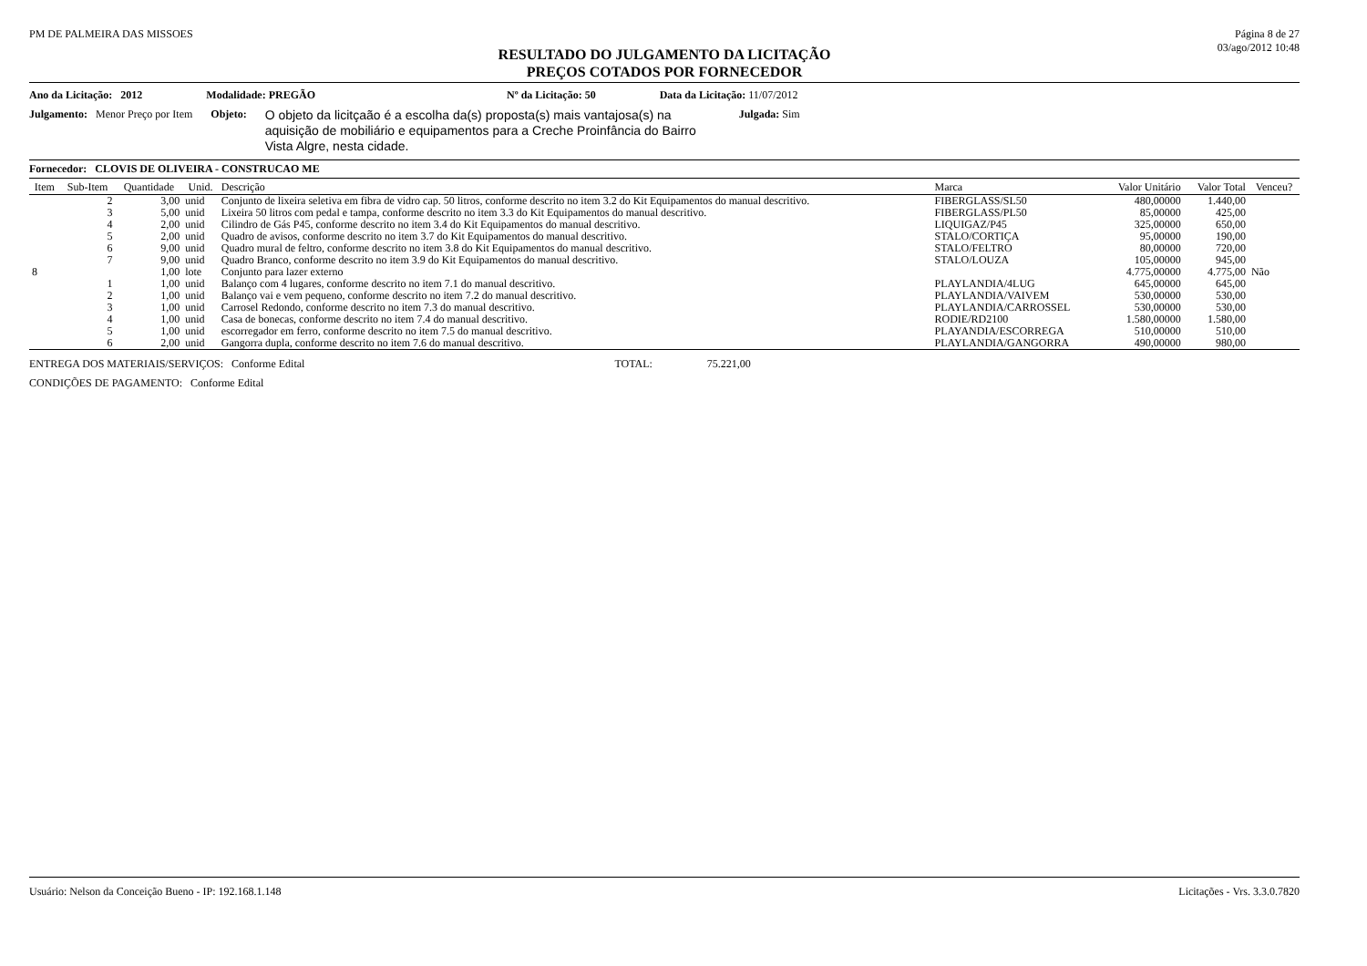PM DE PALMEIRA DAS MISSOES Página 8 de 27
03/ago/2012 10:48
RESULTADO DO JULGAMENTO DA LICITAÇÃO
PREÇOS COTADOS POR FORNECEDOR
Ano da Licitação: 2012 Modalidade: PREGÃO Nº da Licitação: 50 Data da Licitação: 11/07/2012
Julgamento: Menor Preço por Item Objeto: O objeto da licitçaão é a escolha da(s) proposta(s) mais vantajosa(s) na aquisição de mobiliário e equipamentos para a Creche Proinfância do Bairro Vista Algre, nesta cidade. Julgada: Sim
Fornecedor: CLOVIS DE OLIVEIRA - CONSTRUCAO ME
| Item | Sub-Item | Quantidade | Unid. | Descrição | Marca | Valor Unitário | Valor Total | Venceu? |
| --- | --- | --- | --- | --- | --- | --- | --- | --- |
| | 2 | 3,00 | unid | Conjunto de lixeira seletiva em fibra de vidro cap. 50 litros, conforme descrito no item 3.2 do Kit Equipamentos do manual descritivo. | FIBERGLASS/SL50 | 480,00000 | 1.440,00 | |
| | 3 | 5,00 | unid | Lixeira 50 litros com pedal e tampa, conforme descrito no item 3.3 do Kit Equipamentos do manual descritivo. | FIBERGLASS/PL50 | 85,00000 | 425,00 | |
| | 4 | 2,00 | unid | Cilindro de Gás P45, conforme descrito no item 3.4 do Kit Equipamentos do manual descritivo. | LIQUIGAZ/P45 | 325,00000 | 650,00 | |
| | 5 | 2,00 | unid | Quadro de avisos, conforme descrito no item 3.7 do Kit Equipamentos do manual descritivo. | STALO/CORTIÇA | 95,00000 | 190,00 | |
| | 6 | 9,00 | unid | Quadro mural de feltro, conforme descrito no item 3.8 do Kit Equipamentos do manual descritivo. | STALO/FELTRO | 80,00000 | 720,00 | |
| | 7 | 9,00 | unid | Quadro Branco, conforme descrito no item 3.9 do Kit Equipamentos do manual descritivo. | STALO/LOUZA | 105,00000 | 945,00 | |
| 8 | | 1,00 | lote | Conjunto para lazer externo | | 4.775,00000 | 4.775,00 | Não |
| | 1 | 1,00 | unid | Balanço com 4 lugares, conforme descrito no item 7.1 do manual descritivo. | PLAYLANDIA/4LUG | 645,00000 | 645,00 | |
| | 2 | 1,00 | unid | Balanço vai e vem pequeno, conforme descrito no item 7.2 do manual descritivo. | PLAYLANDIA/VAIVEM | 530,00000 | 530,00 | |
| | 3 | 1,00 | unid | Carrosel Redondo, conforme descrito no item 7.3 do manual descritivo. | PLAYLANDIA/CARROSSEL | 530,00000 | 530,00 | |
| | 4 | 1,00 | unid | Casa de bonecas, conforme descrito no item 7.4 do manual descritivo. | RODIE/RD2100 | 1.580,00000 | 1.580,00 | |
| | 5 | 1,00 | unid | escorregador em ferro, conforme descrito no item 7.5 do manual descritivo. | PLAYANDIA/ESCORREGA | 510,00000 | 510,00 | |
| | 6 | 2,00 | unid | Gangorra dupla, conforme descrito no item 7.6 do manual descritivo. | PLAYLANDIA/GANGORRA | 490,00000 | 980,00 | |
ENTREGA DOS MATERIAIS/SERVIÇOS: Conforme Edital TOTAL: 75.221,00
CONDIÇÕES DE PAGAMENTO: Conforme Edital
Usuário: Nelson da Conceição Bueno - IP: 192.168.1.148 Licitações - Vrs. 3.3.0.7820